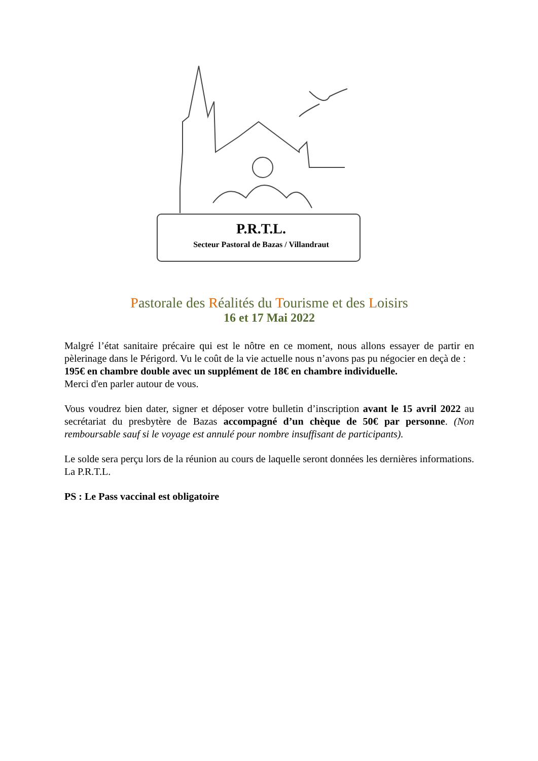P.R.T.L.
Secteur Pastoral de Bazas / Villandraut
Pastorale des Réalités du Tourisme et des Loisirs
16 et 17 Mai 2022
Malgré l’état sanitaire précaire qui est le nôtre en ce moment, nous allons essayer de partir en pèlerinage dans le Périgord. Vu le coût de la vie actuelle nous n’avons pas pu négocier en deçà de :
195€ en chambre double avec un supplément de 18€ en chambre individuelle.
Merci d'en parler autour de vous.
Vous voudrez bien dater, signer et déposer votre bulletin d’inscription avant le 15 avril 2022 au secrétariat du presbytère de Bazas accompagné d’un chèque de 50€ par personne. (Non remboursable sauf si le voyage est annulé pour nombre insuffisant de participants).
Le solde sera perçu lors de la réunion au cours de laquelle seront données les dernières informations. La P.R.T.L.
PS : Le Pass vaccinal est obligatoire